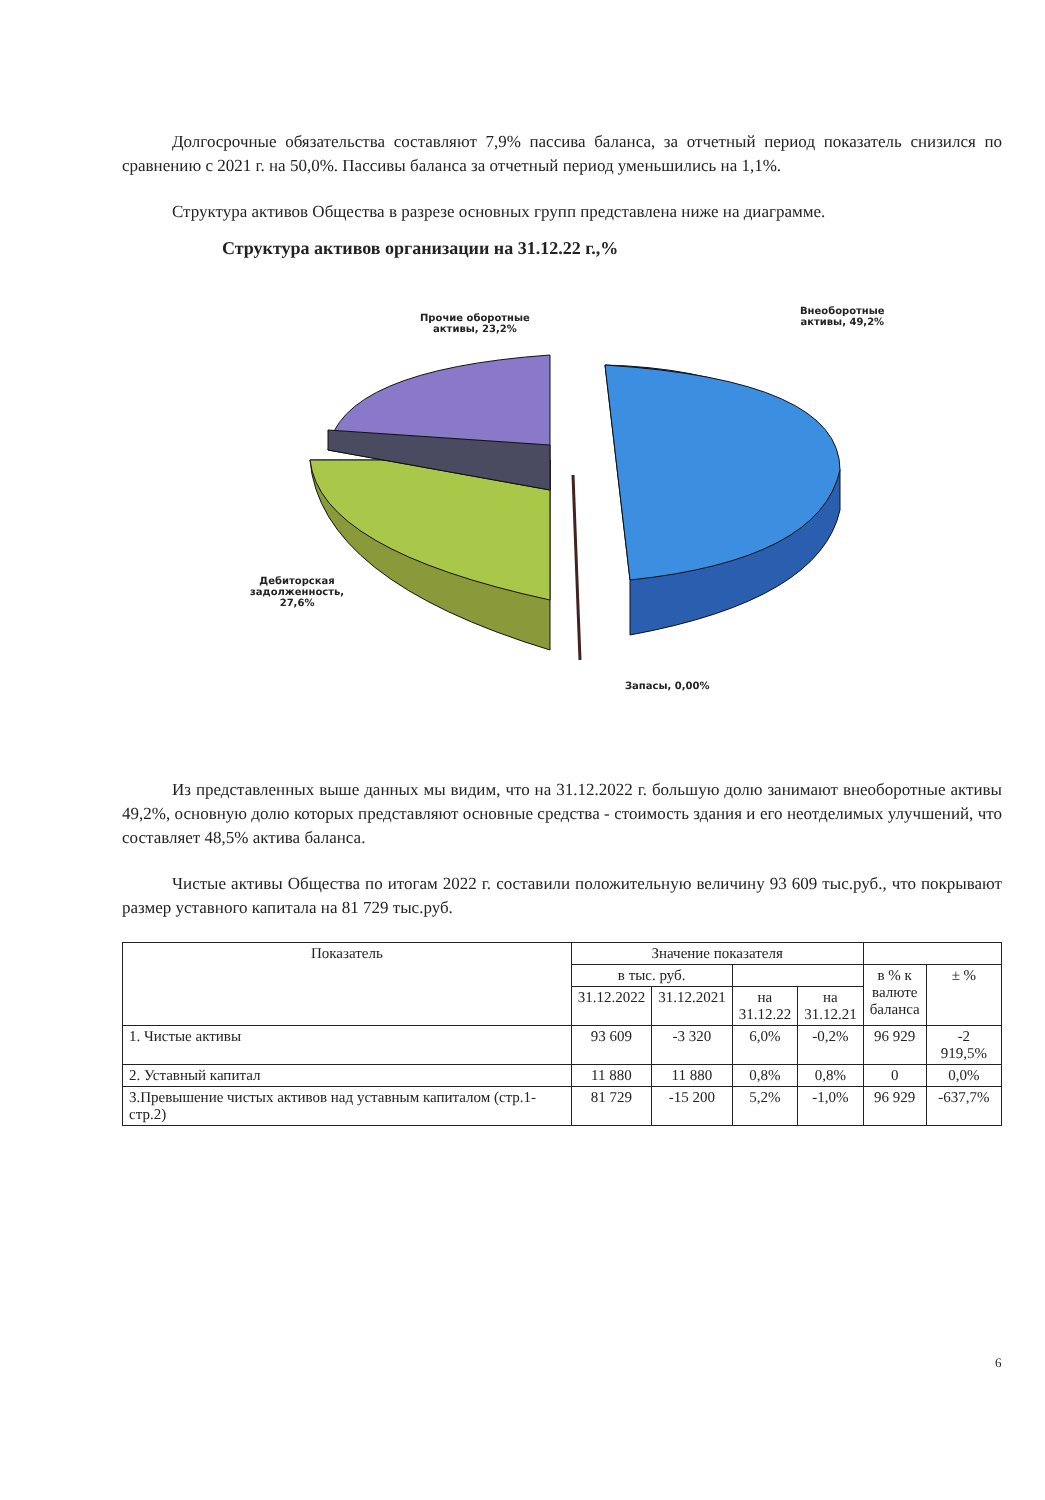Долгосрочные обязательства составляют 7,9% пассива баланса, за отчетный период показатель снизился по сравнению с 2021 г. на 50,0%. Пассивы баланса за отчетный период уменьшились на 1,1%.
Структура активов Общества в разрезе основных групп представлена ниже на диаграмме.
Структура активов организации на 31.12.22 г.,%
Прочие оборотные
активы, 23,2%
Внеоборотные
активы, 49,2%
Дебиторская
задолженность,
27,6%
Запасы, 0,00%
Из представленных выше данных мы видим, что на 31.12.2022 г. большую долю занимают внеоборотные активы 49,2%, основную долю которых представляют основные средства - стоимость здания и его неотделимых улучшений, что составляет 48,5% актива баланса.
Чистые активы Общества по итогам 2022 г. составили положительную величину 93 609 тыс.руб., что покрывают размер уставного капитала на 81 729 тыс.руб.
| Показатель | Значение показателя | | | | | |
| --- | --- | --- | --- | --- | --- | --- |
| | в тыс. руб. | | | | в % к валюте баланса | ± % |
| | 31.12.2022 | 31.12.2021 | на 31.12.22 | на 31.12.21 | | |
| 1. Чистые активы | 93 609 | -3 320 | 6,0% | -0,2% | 96 929 | -2 919,5% |
| 2. Уставный капитал | 11 880 | 11 880 | 0,8% | 0,8% | 0 | 0,0% |
| 3.Превышение чистых активов над уставным капиталом (стр.1-стр.2) | 81 729 | -15 200 | 5,2% | -1,0% | 96 929 | -637,7% |
6